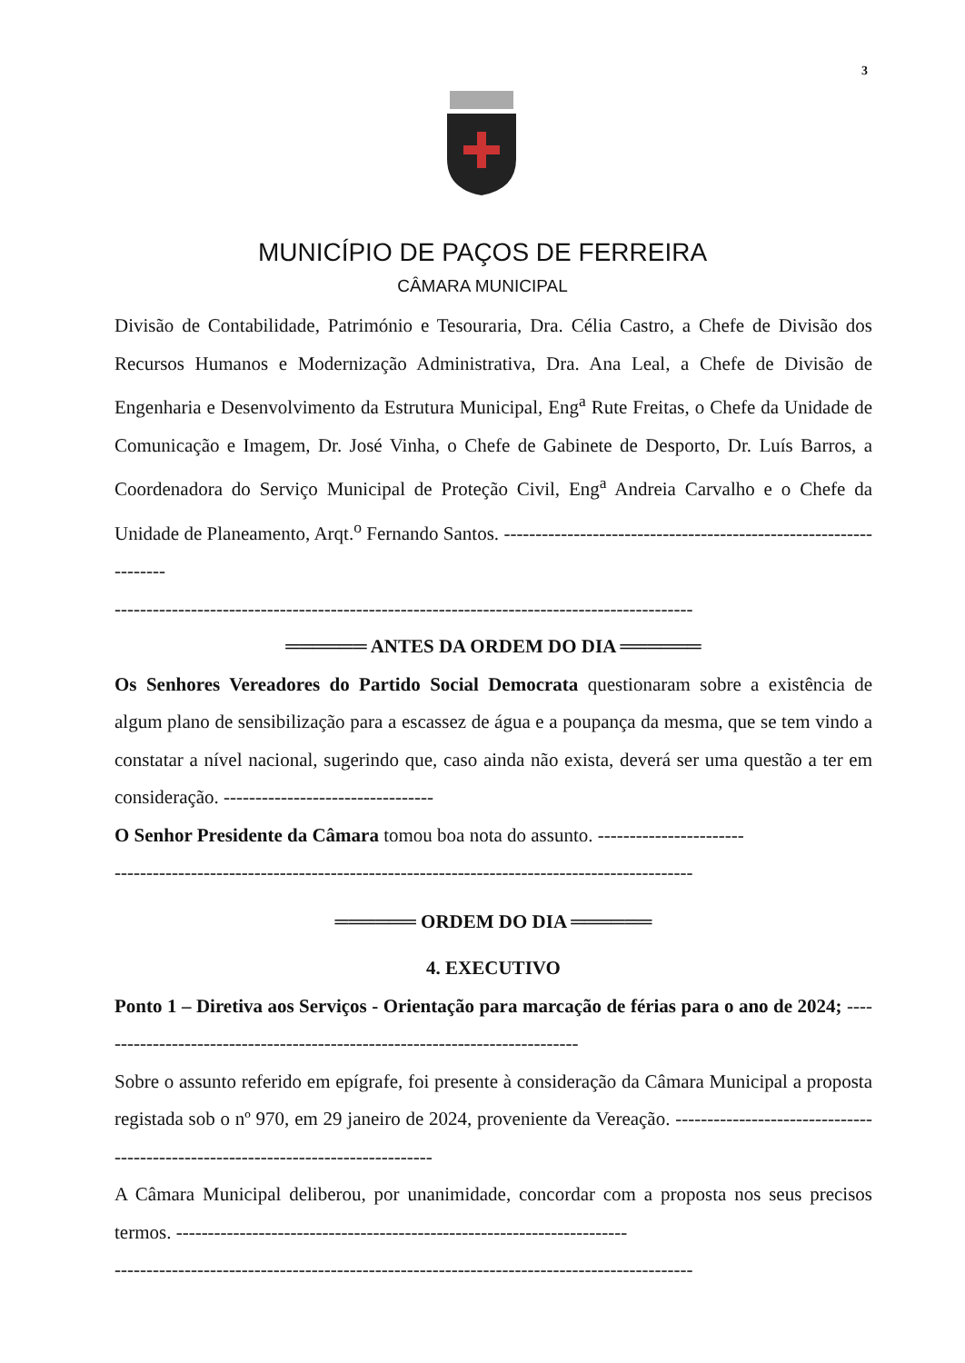3
MUNICÍPIO DE PAÇOS DE FERREIRA
CÂMARA MUNICIPAL
Divisão de Contabilidade, Património e Tesouraria, Dra. Célia Castro, a Chefe de Divisão dos Recursos Humanos e Modernização Administrativa, Dra. Ana Leal, a Chefe de Divisão de Engenharia e Desenvolvimento da Estrutura Municipal, Eng<sup>a</sup> Rute Freitas, o Chefe da Unidade de Comunicação e Imagem, Dr. José Vinha, o Chefe de Gabinete de Desporto, Dr. Luís Barros, a Coordenadora do Serviço Municipal de Proteção Civil, Eng<sup>a</sup> Andreia Carvalho e o Chefe da Unidade de Planeamento, Arqt.<sup>o</sup> Fernando Santos. ------------------------------------------------------------------
-------------------------------------------------------------------------------------------
══════ ANTES DA ORDEM DO DIA ══════
Os Senhores Vereadores do Partido Social Democrata questionaram sobre a existência de algum plano de sensibilização para a escassez de água e a poupança da mesma, que se tem vindo a constatar a nível nacional, sugerindo que, caso ainda não exista, deverá ser uma questão a ter em consideração. ---------------------------------
O Senhor Presidente da Câmara tomou boa nota do assunto. -----------------------
-------------------------------------------------------------------------------------------
══════ ORDEM DO DIA ══════
4. EXECUTIVO
Ponto 1 – Diretiva aos Serviços - Orientação para marcação de férias para o ano de 2024; -----------------------------------------------------------------------------
Sobre o assunto referido em epígrafe, foi presente à consideração da Câmara Municipal a proposta registada sob o nº 970, em 29 janeiro de 2024, proveniente da Vereação. ---------------------------------------------------------------------------------
A Câmara Municipal deliberou, por unanimidade, concordar com a proposta nos seus precisos termos. -----------------------------------------------------------------------
-------------------------------------------------------------------------------------------